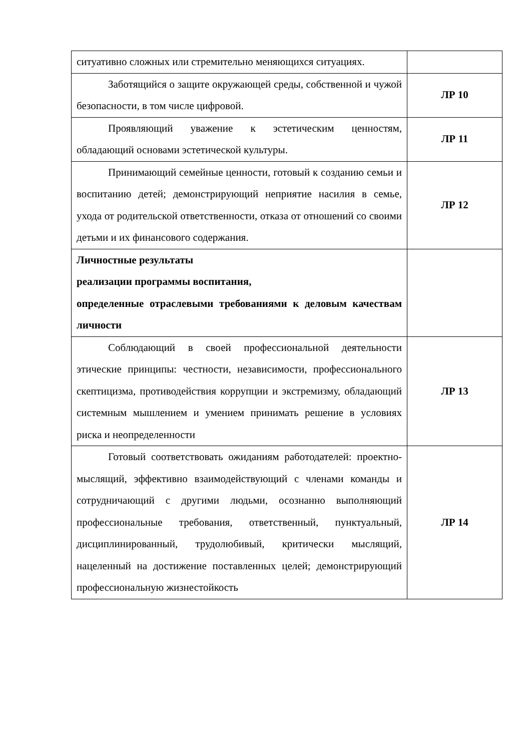| ситуативно сложных или стремительно меняющихся ситуациях. | |
| Заботящийся о защите окружающей среды, собственной и чужой безопасности, в том числе цифровой. | ЛР 10 |
| Проявляющий уважение к эстетическим ценностям, обладающий основами эстетической культуры. | ЛР 11 |
| Принимающий семейные ценности, готовый к созданию семьи и воспитанию детей; демонстрирующий неприятие насилия в семье, ухода от родительской ответственности, отказа от отношений со своими детьми и их финансового содержания. | ЛР 12 |
| Личностные результаты реализации программы воспитания, определенные отраслевыми требованиями к деловым качествам личности | |
| Соблюдающий в своей профессиональной деятельности этические принципы: честности, независимости, профессионального скептицизма, противодействия коррупции и экстремизму, обладающий системным мышлением и умением принимать решение в условиях риска и неопределенности | ЛР 13 |
| Готовый соответствовать ожиданиям работодателей: проектно-мыслящий, эффективно взаимодействующий с членами команды и сотрудничающий с другими людьми, осознанно выполняющий профессиональные требования, ответственный, пунктуальный, дисциплинированный, трудолюбивый, критически мыслящий, нацеленный на достижение поставленных целей; демонстрирующий профессиональную жизнестойкость | ЛР 14 |